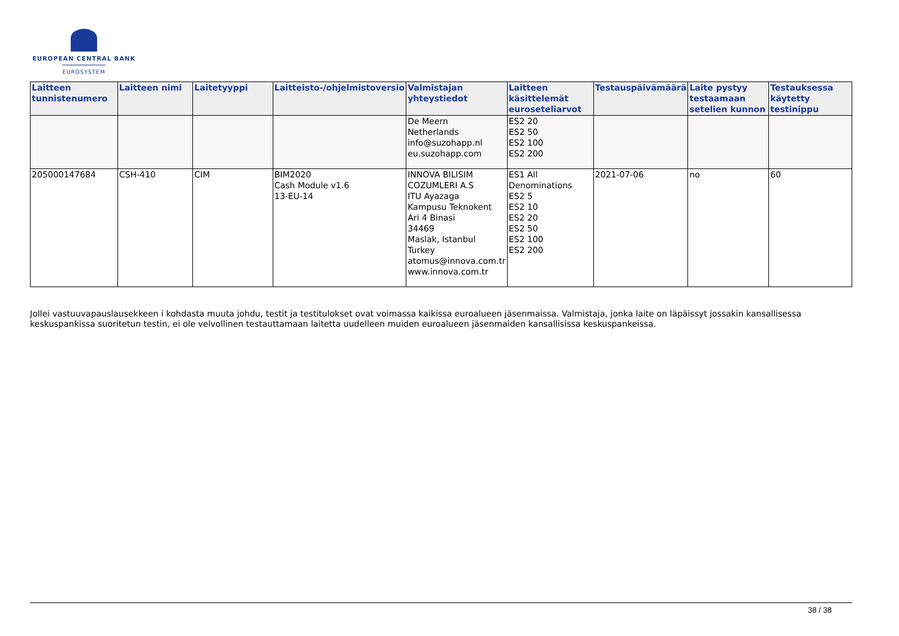EUROPEAN CENTRAL BANK
EUROSYSTEM
| Laitteen tunnistenumero | Laitteen nimi | Laitetyyppi | Laitteisto-/ohjelmistoversio | Valmistajan yhteystiedot | Laitteen käsittelemät euroseteliarvot | Testauspäivämäärä | Laite pystyy testaamaan setelien kunnon | Testauksessa käytetty testinippu |
| --- | --- | --- | --- | --- | --- | --- | --- | --- |
| | | | | De Meern Netherlands info@suzohapp.nl eu.suzohapp.com | ES2 20 ES2 50 ES2 100 ES2 200 | | | |
| 205000147684 | CSH-410 | CIM | BIM2020 Cash Module v1.6 13-EU-14 | INNOVA BILISIM COZUMLERI A.S ITU Ayazaga Kampusu Teknokent Ari 4 Binasi 34469 Maslak, Istanbul Turkey atomus@innova.com.tr www.innova.com.tr | ES1 All Denominations ES2 5 ES2 10 ES2 20 ES2 50 ES2 100 ES2 200 | 2021-07-06 | no | 60 |
Jollei vastuuvapauslausekkeen i kohdasta muuta johdu, testit ja testitulokset ovat voimassa kaikissa euroalueen jäsenmaissa. Valmistaja, jonka laite on läpäissyt jossakin kansallisessa keskuspankissa suoritetun testin, ei ole velvollinen testauttamaan laitetta uudelleen muiden euroalueen jäsenmaiden kansallisissa keskuspankeissa.
38 / 38